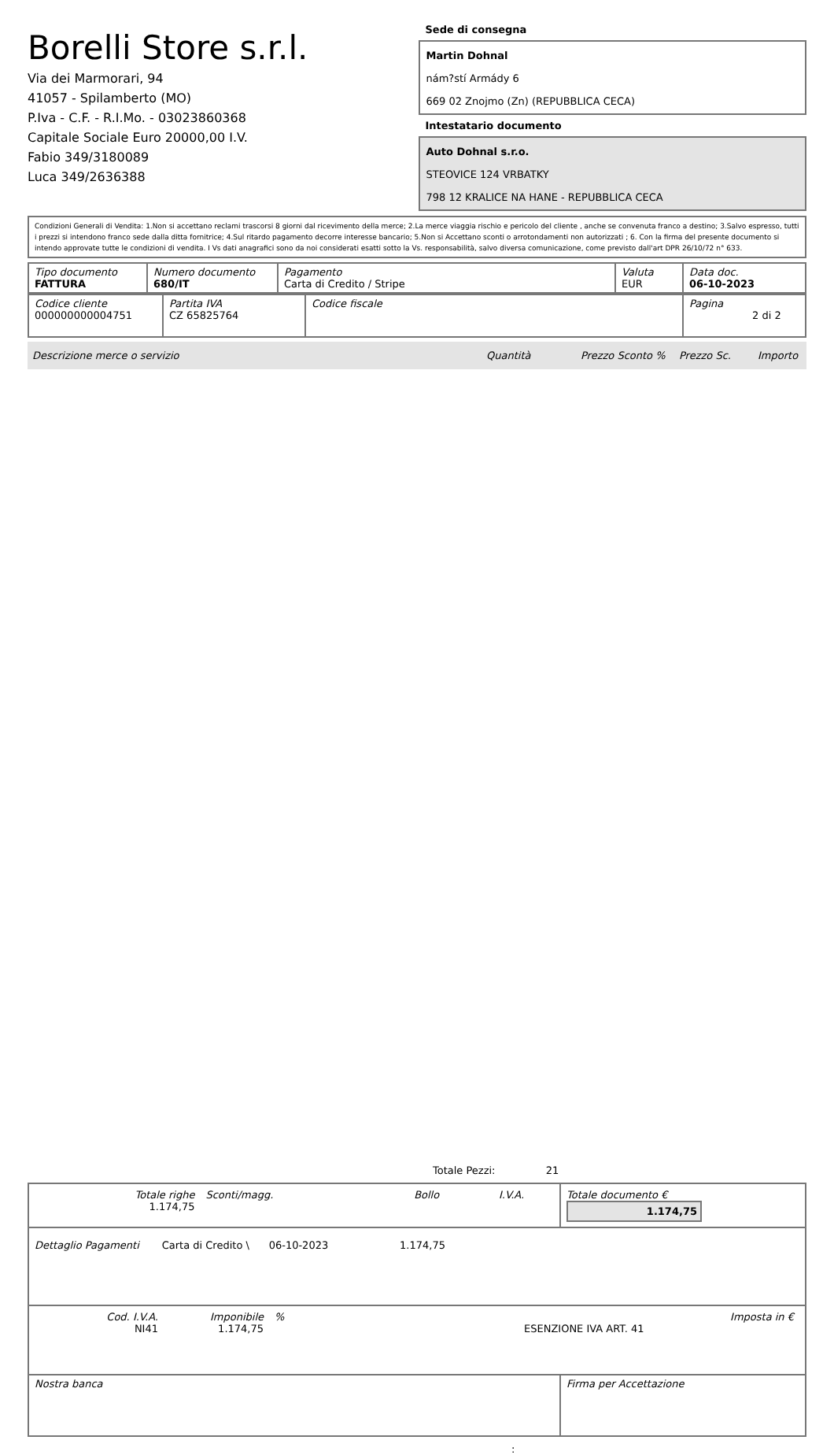Borelli Store s.r.l.
Via dei Marmorari, 94
41057 - Spilamberto (MO)
P.Iva - C.F. - R.I.Mo. - 03023860368
Capitale Sociale Euro 20000,00 I.V.
Fabio 349/3180089
Luca 349/2636388
Sede di consegna
Martin Dohnal
nám?stí Armády 6
669 02 Znojmo (Zn) (REPUBBLICA CECA)
Intestatario documento
Auto Dohnal s.r.o.
STEOVICE 124 VRBATKY
798 12 KRALICE NA HANE - REPUBBLICA CECA
Condizioni Generali di Vendita: 1.Non si accettano reclami trascorsi 8 giorni dal ricevimento della merce; 2.La merce viaggia rischio e pericolo del cliente , anche se convenuta franco a destino; 3.Salvo espresso, tutti i prezzi si intendono franco sede dalla ditta fornitrice; 4.Sul ritardo pagamento decorre interesse bancario; 5.Non si Accettano sconti o arrotondamenti non autorizzati ; 6. Con la firma del presente documento si intendo approvate tutte le condizioni di vendita. I Vs dati anagrafici sono da noi considerati esatti sotto la Vs. responsabilità, salvo diversa comunicazione, come previsto dall'art DPR 26/10/72 n° 633.
| Tipo documento FATTURA | Numero documento 680/IT | Pagamento Carta di Credito / Stripe | Valuta EUR | Data doc. 06-10-2023 |
| Codice cliente 000000000004751 | Partita IVA CZ 65825764 | Codice fiscale | Pagina 2 di 2 |
Descrizione merce o servizio Quantità Prezzo Sconto % Prezzo Sc. Importo
Totale Pezzi: 21
| / Totale righe 1.174,75 / Sconti/magg. / Bollo / I.V.A. / | Totale documento € 1.174,75 |
| Dettaglio Pagamenti Carta di Credito \ 06-10-2023 1.174,75 | |
| / Cod. I.V.A. NI41 / Imponibile 1.174,75 / % / ESENZIONE IVA ART. 41 / Imposta in € / | |
| Nostra banca | Firma per Accettazione |
: